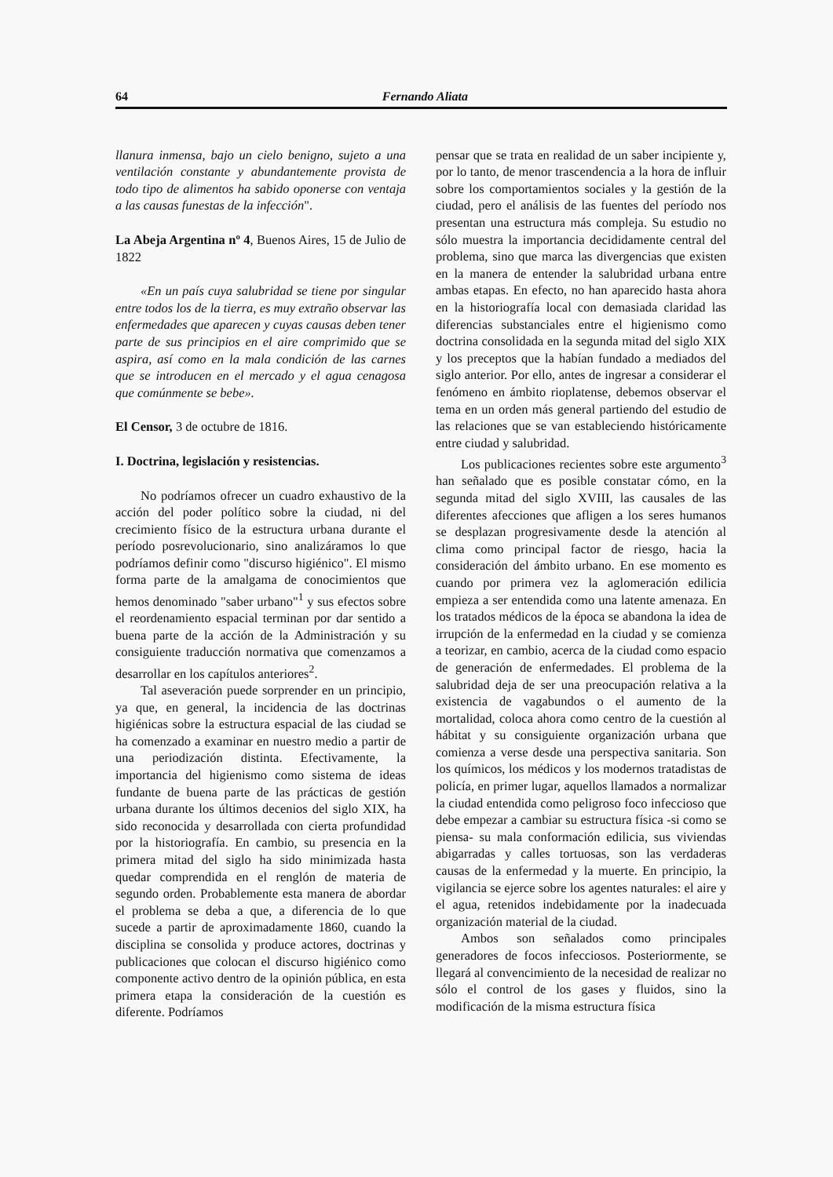64 Fernando Aliata
llanura inmensa, bajo un cielo benigno, sujeto a una ventilación constante y abundantemente provista de todo tipo de alimentos ha sabido oponerse con ventaja a las causas funestas de la infección".
La Abeja Argentina nº 4, Buenos Aires, 15 de Julio de 1822
«En un país cuya salubridad se tiene por singular entre todos los de la tierra, es muy extraño observar las enfermedades que aparecen y cuyas causas deben tener parte de sus principios en el aire comprimido que se aspira, así como en la mala condición de las carnes que se introducen en el mercado y el agua cenagosa que comúnmente se bebe».
El Censor, 3 de octubre de 1816.
I. Doctrina, legislación y resistencias.
No podríamos ofrecer un cuadro exhaustivo de la acción del poder político sobre la ciudad, ni del crecimiento físico de la estructura urbana durante el período posrevolucionario, sino analizáramos lo que podríamos definir como "discurso higiénico". El mismo forma parte de la amalgama de conocimientos que hemos denominado "saber urbano"<sup>1</sup> y sus efectos sobre el reordenamiento espacial terminan por dar sentido a buena parte de la acción de la Administración y su consiguiente traducción normativa que comenzamos a desarrollar en los capítulos anteriores<sup>2</sup>.
Tal aseveración puede sorprender en un principio, ya que, en general, la incidencia de las doctrinas higiénicas sobre la estructura espacial de las ciudad se ha comenzado a examinar en nuestro medio a partir de una periodización distinta. Efectivamente, la importancia del higienismo como sistema de ideas fundante de buena parte de las prácticas de gestión urbana durante los últimos decenios del siglo XIX, ha sido reconocida y desarrollada con cierta profundidad por la historiografía. En cambio, su presencia en la primera mitad del siglo ha sido minimizada hasta quedar comprendida en el renglón de materia de segundo orden. Probablemente esta manera de abordar el problema se deba a que, a diferencia de lo que sucede a partir de aproximadamente 1860, cuando la disciplina se consolida y produce actores, doctrinas y publicaciones que colocan el discurso higiénico como componente activo dentro de la opinión pública, en esta primera etapa la consideración de la cuestión es diferente. Podríamos
pensar que se trata en realidad de un saber incipiente y, por lo tanto, de menor trascendencia a la hora de influir sobre los comportamientos sociales y la gestión de la ciudad, pero el análisis de las fuentes del período nos presentan una estructura más compleja. Su estudio no sólo muestra la importancia decididamente central del problema, sino que marca las divergencias que existen en la manera de entender la salubridad urbana entre ambas etapas. En efecto, no han aparecido hasta ahora en la historiografía local con demasiada claridad las diferencias substanciales entre el higienismo como doctrina consolidada en la segunda mitad del siglo XIX y los preceptos que la habían fundado a mediados del siglo anterior. Por ello, antes de ingresar a considerar el fenómeno en ámbito rioplatense, debemos observar el tema en un orden más general partiendo del estudio de las relaciones que se van estableciendo históricamente entre ciudad y salubridad.
Los publicaciones recientes sobre este argumento<sup>3</sup> han señalado que es posible constatar cómo, en la segunda mitad del siglo XVIII, las causales de las diferentes afecciones que afligen a los seres humanos se desplazan progresivamente desde la atención al clima como principal factor de riesgo, hacia la consideración del ámbito urbano. En ese momento es cuando por primera vez la aglomeración edilicia empieza a ser entendida como una latente amenaza. En los tratados médicos de la época se abandona la idea de irrupción de la enfermedad en la ciudad y se comienza a teorizar, en cambio, acerca de la ciudad como espacio de generación de enfermedades. El problema de la salubridad deja de ser una preocupación relativa a la existencia de vagabundos o el aumento de la mortalidad, coloca ahora como centro de la cuestión al hábitat y su consiguiente organización urbana que comienza a verse desde una perspectiva sanitaria. Son los químicos, los médicos y los modernos tratadistas de policía, en primer lugar, aquellos llamados a normalizar la ciudad entendida como peligroso foco infeccioso que debe empezar a cambiar su estructura física -si como se piensa- su mala conformación edilicia, sus viviendas abigarradas y calles tortuosas, son las verdaderas causas de la enfermedad y la muerte. En principio, la vigilancia se ejerce sobre los agentes naturales: el aire y el agua, retenidos indebidamente por la inadecuada organización material de la ciudad.
Ambos son señalados como principales generadores de focos infecciosos. Posteriormente, se llegará al convencimiento de la necesidad de realizar no sólo el control de los gases y fluidos, sino la modificación de la misma estructura física